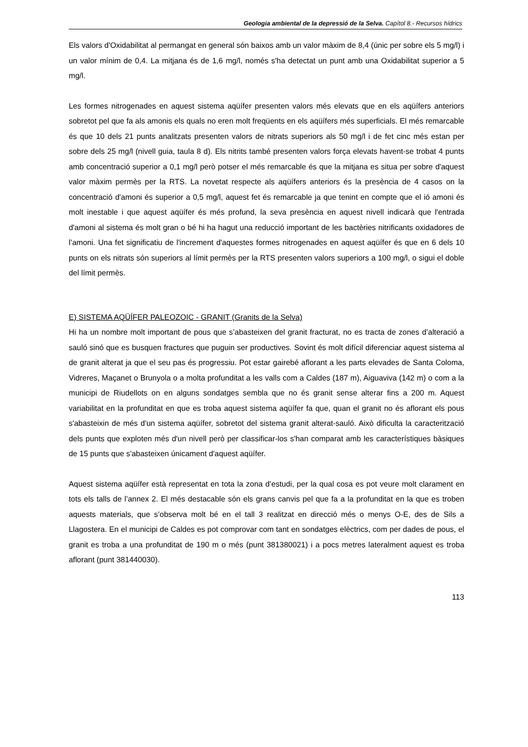Geologia ambiental de la depressió de la Selva. Capítol 8.- Recursos hídrics
Els valors d'Oxidabilitat al permangat en general són baixos amb un valor màxim de 8,4 (únic per sobre els 5 mg/l) i un valor mínim de 0,4. La mitjana és de 1,6 mg/l, només s'ha detectat un punt amb una Oxidabilitat superior a 5 mg/l.
Les formes nitrogenades en aquest sistema aqüífer presenten valors més elevats que en els aqüífers anteriors sobretot pel que fa als amonis els quals no eren molt freqüents en els aqüífers més superficials. El més remarcable és que 10 dels 21 punts analitzats presenten valors de nitrats superiors als 50 mg/l i de fet cinc més estan per sobre dels 25 mg/l (nivell guia, taula 8 d). Els nitrits també presenten valors força elevats havent-se trobat 4 punts amb concentració superior a 0,1 mg/l però potser el més remarcable és que la mitjana es situa per sobre d'aquest valor màxim permès per la RTS. La novetat respecte als aqüífers anteriors és la presència de 4 casos on la concentració d'amoni és superior a 0,5 mg/l, aquest fet és remarcable ja que tenint en compte que el ió amoni és molt inestable i que aquest aqüífer és més profund, la seva presència en aquest nivell indicarà que l'entrada d'amoni al sistema és molt gran o bé hi ha hagut una reducció important de les bactèries nitrificants oxidadores de l’amoni. Una fet significatiu de l'increment d'aquestes formes nitrogenades en aquest aqüífer és que en 6 dels 10 punts on els nitrats són superiors al límit permès per la RTS presenten valors superiors a 100 mg/l, o sigui el doble del límit permès.
E) SISTEMA AQÜÍFER PALEOZOIC - GRANIT (Granits de la Selva)
Hi ha un nombre molt important de pous que s’abasteixen del granit fracturat, no es tracta de zones d’alteració a sauló sinó que es busquen fractures que puguin ser productives. Sovint és molt difícil diferenciar aquest sistema al de granit alterat ja que el seu pas és progressiu. Pot estar gairebé aflorant a les parts elevades de Santa Coloma, Vidreres, Maçanet o Brunyola o a molta profunditat a les valls com a Caldes (187 m), Aiguaviva (142 m) o com a la municipi de Riudellots on en alguns sondatges sembla que no és granit sense alterar fins a 200 m. Aquest variabilitat en la profunditat en que es troba aquest sistema aqüífer fa que, quan el granit no és aflorant els pous s'abasteixin de més d'un sistema aqüífer, sobretot del sistema granit alterat-sauló. Això dificulta la caracterització dels punts que exploten més d'un nivell però per classificar-los s'han comparat amb les característiques bàsiques de 15 punts que s'abasteixen únicament d'aquest aqüífer.
Aquest sistema aqüífer està representat en tota la zona d’estudi, per la qual cosa es pot veure molt clarament en tots els talls de l’annex 2. El més destacable són els grans canvis pel que fa a la profunditat en la que es troben aquests materials, que s’observa molt bé en el tall 3 realitzat en direcció més o menys O-E, des de Sils a Llagostera. En el municipi de Caldes es pot comprovar com tant en sondatges elèctrics, com per dades de pous, el granit es troba a una profunditat de 190 m o més (punt 381380021) i a pocs metres lateralment aquest es troba aflorant (punt 381440030).
113